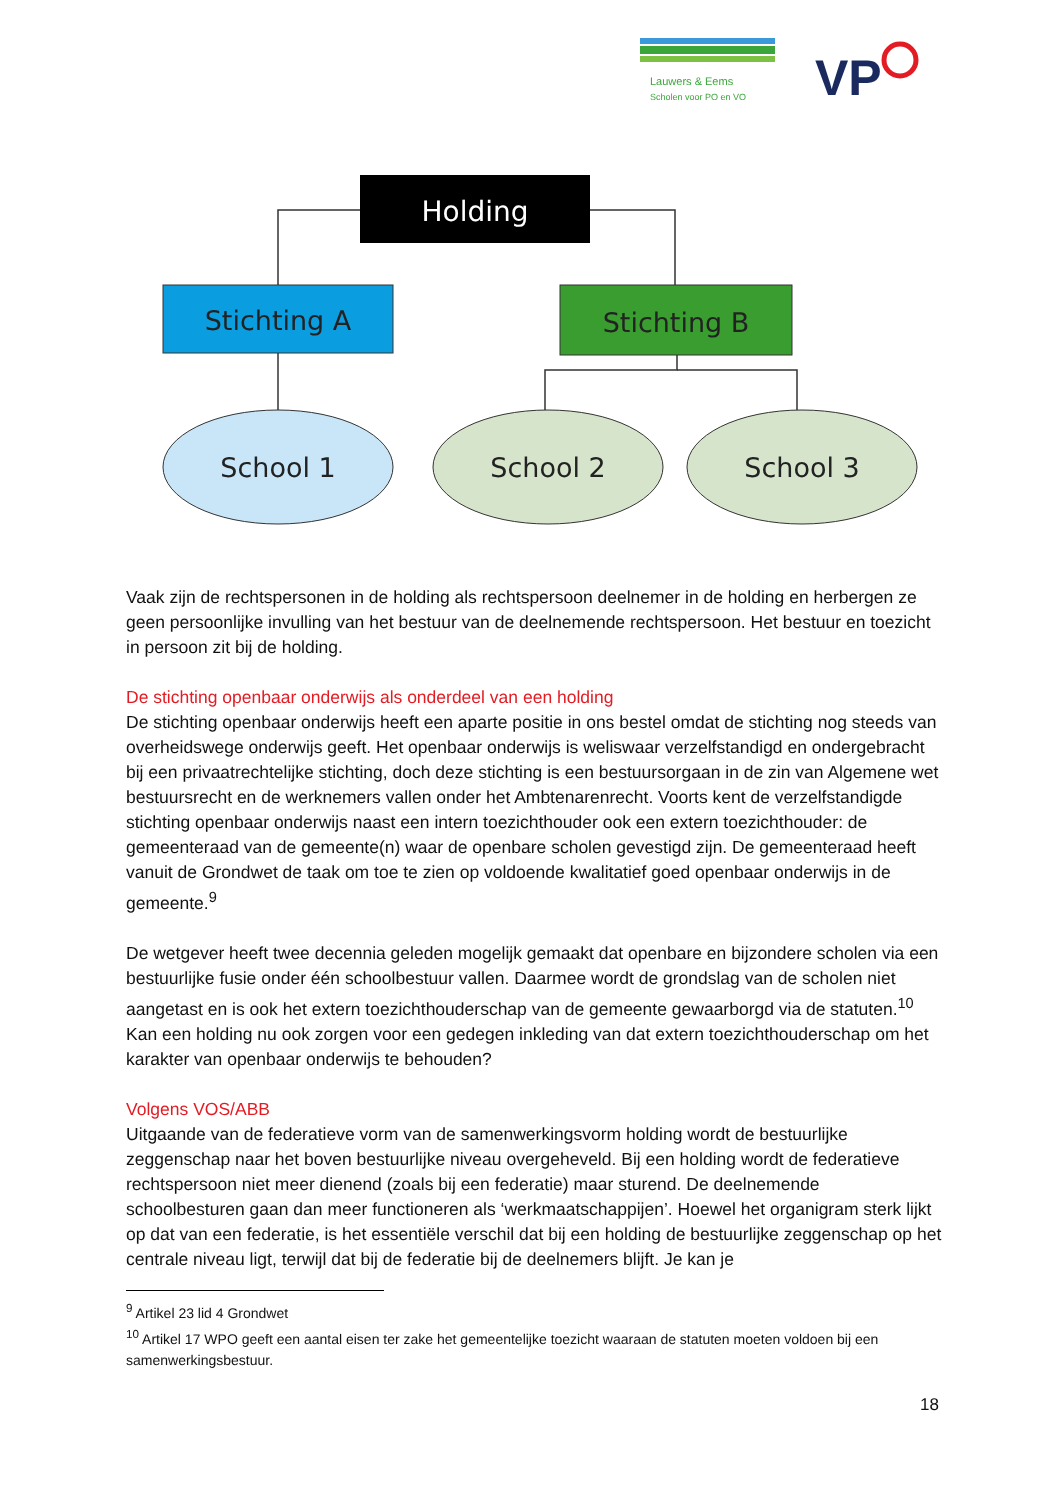Lauwers & Eems
Scholen voor PO en VO
VP
Holding
Stichting A
Stichting B
School 1
School 2
School 3
Vaak zijn de rechtspersonen in de holding als rechtspersoon deelnemer in de holding en herbergen ze geen persoonlijke invulling van het bestuur van de deelnemende rechtspersoon. Het bestuur en toezicht in persoon zit bij de holding.
De stichting openbaar onderwijs als onderdeel van een holding
De stichting openbaar onderwijs heeft een aparte positie in ons bestel omdat de stichting nog steeds van overheidswege onderwijs geeft. Het openbaar onderwijs is weliswaar verzelfstandigd en ondergebracht bij een privaatrechtelijke stichting, doch deze stichting is een bestuursorgaan in de zin van Algemene wet bestuursrecht en de werknemers vallen onder het Ambtenarenrecht. Voorts kent de verzelfstandigde stichting openbaar onderwijs naast een intern toezichthouder ook een extern toezichthouder: de gemeenteraad van de gemeente(n) waar de openbare scholen gevestigd zijn. De gemeenteraad heeft vanuit de Grondwet de taak om toe te zien op voldoende kwalitatief goed openbaar onderwijs in de gemeente.<sup>9</sup>
De wetgever heeft twee decennia geleden mogelijk gemaakt dat openbare en bijzondere scholen via een bestuurlijke fusie onder één schoolbestuur vallen. Daarmee wordt de grondslag van de scholen niet aangetast en is ook het extern toezichthouderschap van de gemeente gewaarborgd via de statuten.<sup>10</sup> Kan een holding nu ook zorgen voor een gedegen inkleding van dat extern toezichthouderschap om het karakter van openbaar onderwijs te behouden?
Volgens VOS/ABB
Uitgaande van de federatieve vorm van de samenwerkingsvorm holding wordt de bestuurlijke zeggenschap naar het boven bestuurlijke niveau overgeheveld. Bij een holding wordt de federatieve rechtspersoon niet meer dienend (zoals bij een federatie) maar sturend. De deelnemende schoolbesturen gaan dan meer functioneren als ‘werkmaatschappijen’. Hoewel het organigram sterk lijkt op dat van een federatie, is het essentiële verschil dat bij een holding de bestuurlijke zeggenschap op het centrale niveau ligt, terwijl dat bij de federatie bij de deelnemers blijft. Je kan je
<sup>9</sup> Artikel 23 lid 4 Grondwet
<sup>10</sup> Artikel 17 WPO geeft een aantal eisen ter zake het gemeentelijke toezicht waaraan de statuten moeten voldoen bij een samenwerkingsbestuur.
18